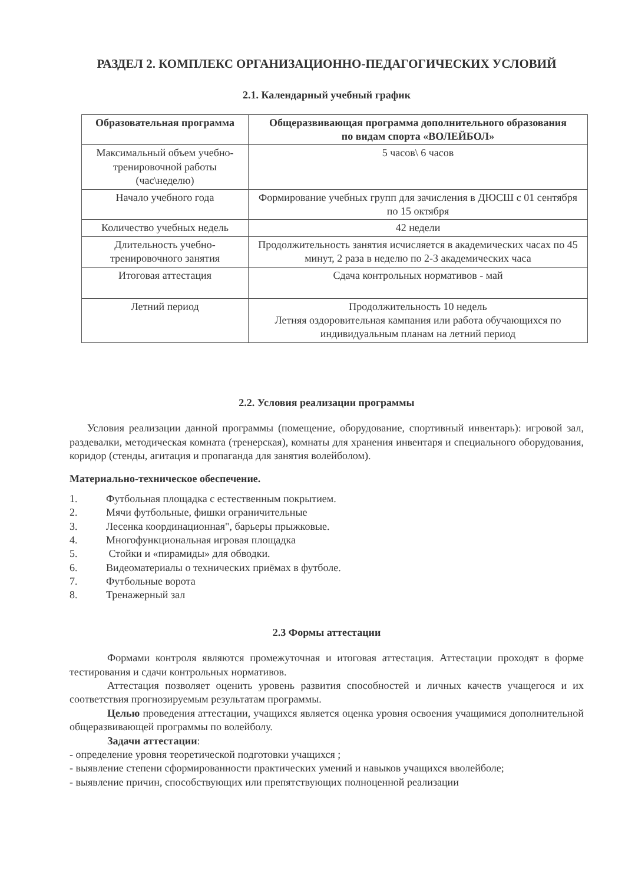РАЗДЕЛ 2. КОМПЛЕКС ОРГАНИЗАЦИОННО-ПЕДАГОГИЧЕСКИХ УСЛОВИЙ
2.1. Календарный учебный график
| Образовательная программа | Общеразвивающая программа дополнительного образования по видам спорта «ВОЛЕЙБОЛ» |
| --- | --- |
| Максимальный объем учебно-тренировочной работы (час\неделю) | 5 часов\ 6 часов |
| Начало учебного года | Формирование учебных групп для зачисления в ДЮСШ с 01 сентября по 15 октября |
| Количество учебных недель | 42 недели |
| Длительность учебно-тренировочного занятия | Продолжительность занятия исчисляется в академических часах по 45 минут, 2 раза в неделю по 2-3 академических часа |
| Итоговая аттестация | Сдача контрольных нормативов - май |
| Летний период | Продолжительность 10 недель Летняя оздоровительная кампания или работа обучающихся по индивидуальным планам на летний период |
2.2. Условия реализации программы
Условия реализации данной программы (помещение, оборудование, спортивный инвентарь): игровой зал, раздевалки, методическая комната (тренерская), комнаты для хранения инвентаря и специального оборудования, коридор (стенды, агитация и пропаганда для занятия волейболом).
Материально-техническое обеспечение.
1. Футбольная площадка с естественным покрытием.
2. Мячи футбольные, фишки ограничительные
3. Лесенка координационная", барьеры прыжковые.
4. Многофункциональная игровая площадка
5. Стойки и «пирамиды» для обводки.
6. Видеоматериалы о технических приёмах в футболе.
7. Футбольные ворота
8. Тренажерный зал
2.3 Формы аттестации
Формами контроля являются промежуточная и итоговая аттестация. Аттестации проходят в форме тестирования и сдачи контрольных нормативов.
Аттестация позволяет оценить уровень развития способностей и личных качеств учащегося и их соответствия прогнозируемым результатам программы.
Целью проведения аттестации, учащихся является оценка уровня освоения учащимися дополнительной общеразвивающей программы по волейболу.
Задачи аттестации:
- определение уровня теоретической подготовки учащихся ;
- выявление степени сформированности практических умений и навыков учащихся вволейболе;
- выявление причин, способствующих или препятствующих полноценной реализации